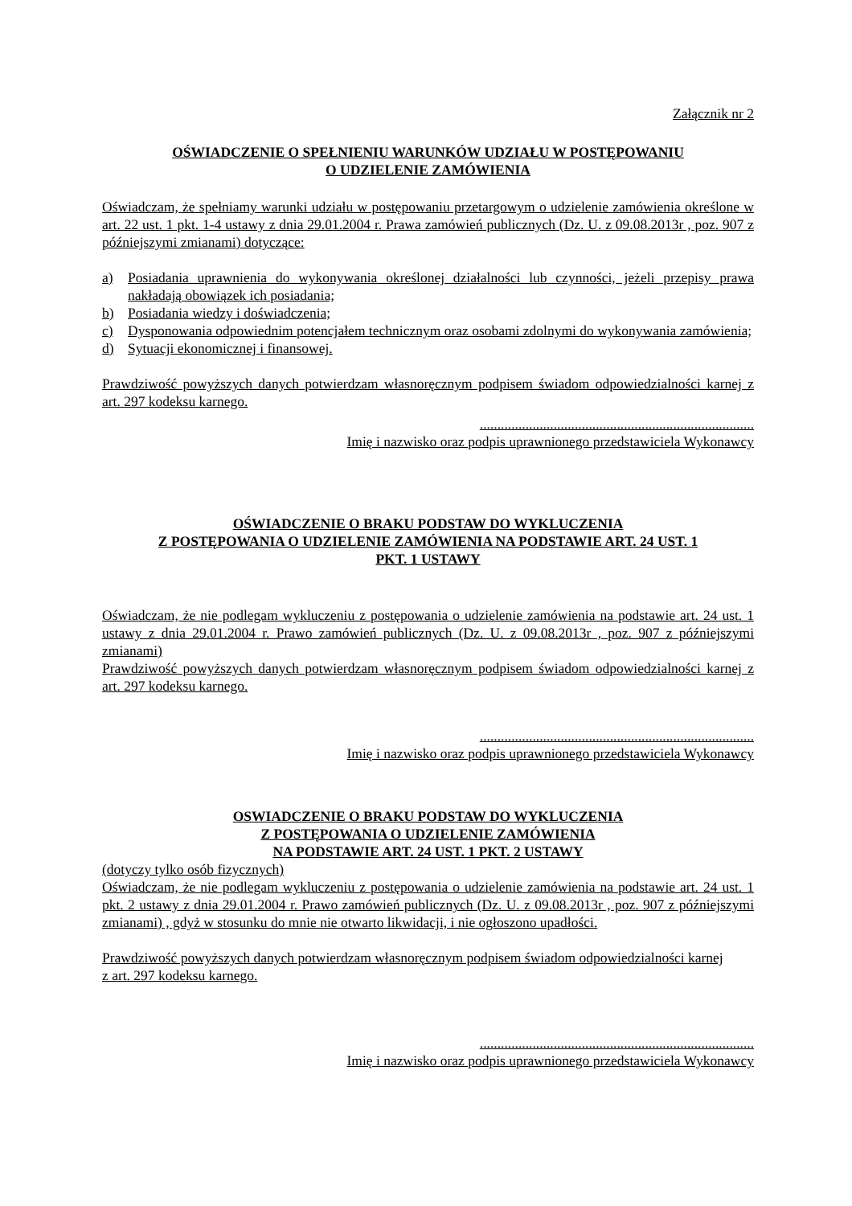Załącznik nr 2
OŚWIADCZENIE O SPEŁNIENIU WARUNKÓW UDZIAŁU W POSTĘPOWANIU
O UDZIELENIE ZAMÓWIENIA
Oświadczam, że spełniamy warunki udziału w postępowaniu przetargowym o udzielenie zamówienia określone w art. 22 ust. 1 pkt. 1-4 ustawy z dnia 29.01.2004 r. Prawa zamówień publicznych (Dz. U. z 09.08.2013r , poz. 907 z późniejszymi zmianami) dotyczące:
a) Posiadania uprawnienia do wykonywania określonej działalności lub czynności, jeżeli przepisy prawa nakładają obowiązek ich posiadania;
b) Posiadania wiedzy i doświadczenia;
c) Dysponowania odpowiednim potencjałem technicznym oraz osobami zdolnymi do wykonywania zamówienia;
d) Sytuacji ekonomicznej i finansowej.
Prawdziwość powyższych danych potwierdzam własnoręcznym podpisem świadom odpowiedzialności karnej z art. 297 kodeksu karnego.
..............................................................................
Imię i nazwisko oraz podpis uprawnionego przedstawiciela Wykonawcy
OŚWIADCZENIE O BRAKU PODSTAW DO WYKLUCZENIA
Z POSTĘPOWANIA O UDZIELENIE ZAMÓWIENIA NA PODSTAWIE ART. 24 UST. 1
PKT. 1 USTAWY
Oświadczam, że nie podlegam wykluczeniu z postępowania o udzielenie zamówienia na podstawie art. 24 ust. 1 ustawy z dnia 29.01.2004 r. Prawo zamówień publicznych (Dz. U. z 09.08.2013r , poz. 907 z późniejszymi zmianami)
Prawdziwość powyższych danych potwierdzam własnoręcznym podpisem świadom odpowiedzialności karnej z art. 297 kodeksu karnego.
..............................................................................
Imię i nazwisko oraz podpis uprawnionego przedstawiciela Wykonawcy
OSWIADCZENIE O BRAKU PODSTAW DO WYKLUCZENIA
Z POSTĘPOWANIA O UDZIELENIE ZAMÓWIENIA
NA PODSTAWIE ART. 24 UST. 1 PKT. 2 USTAWY
(dotyczy tylko osób fizycznych)
Oświadczam, że nie podlegam wykluczeniu z postępowania o udzielenie zamówienia na podstawie art. 24 ust. 1 pkt. 2 ustawy z dnia 29.01.2004 r. Prawo zamówień publicznych (Dz. U. z 09.08.2013r , poz. 907 z późniejszymi zmianami) , gdyż w stosunku do mnie nie otwarto likwidacji, i nie ogłoszono upadłości.
Prawdziwość powyższych danych potwierdzam własnoręcznym podpisem świadom odpowiedzialności karnej
z art. 297 kodeksu karnego.
..............................................................................
Imię i nazwisko oraz podpis uprawnionego przedstawiciela Wykonawcy